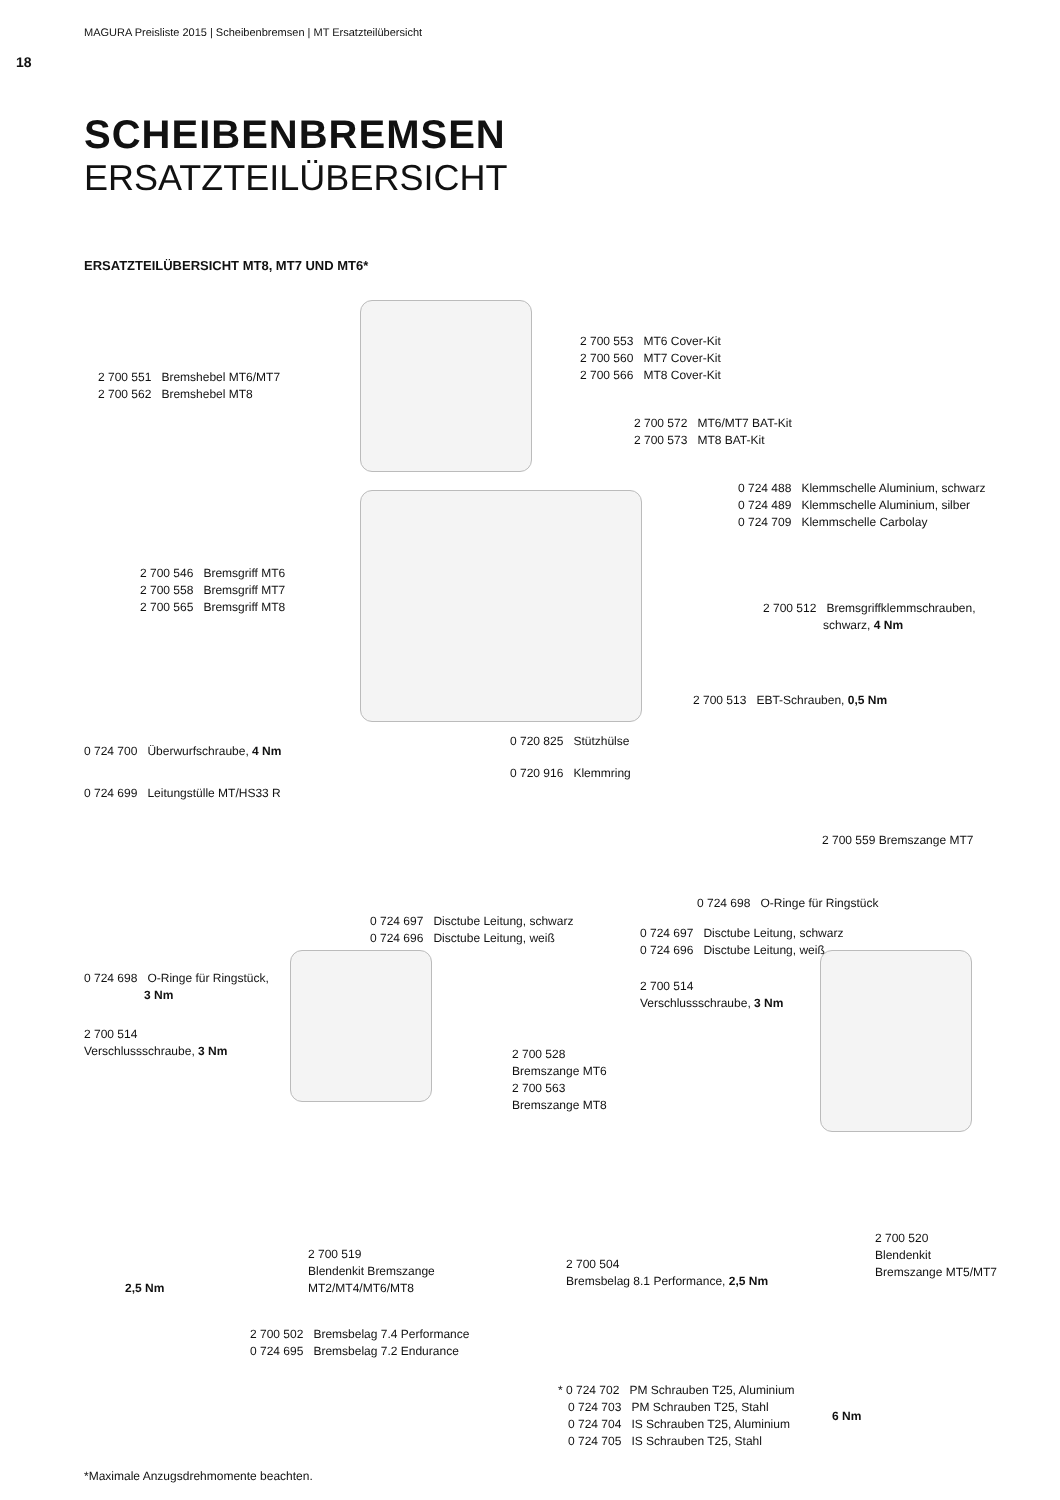MAGURA Preisliste 2015 | Scheibenbremsen | MT Ersatzteilübersicht
18
SCHEIBENBREMSEN
ERSATZTEILÜBERSICHT
ERSATZTEILÜBERSICHT MT8, MT7 UND MT6*
2 700 551 Bremshebel MT6/MT7
2 700 562 Bremshebel MT8
2 700 553 MT6 Cover-Kit
2 700 560 MT7 Cover-Kit
2 700 566 MT8 Cover-Kit
2 700 572 MT6/MT7 BAT-Kit
2 700 573 MT8 BAT-Kit
0 724 488 Klemmschelle Aluminium, schwarz
0 724 489 Klemmschelle Aluminium, silber
0 724 709 Klemmschelle Carbolay
2 700 546 Bremsgriff MT6
2 700 558 Bremsgriff MT7
2 700 565 Bremsgriff MT8
2 700 512 Bremsgriffklemmschrauben,
schwarz, 4 Nm
2 700 513 EBT-Schrauben, 0,5 Nm
0 720 825 Stützhülse
0 724 700 Überwurfschraube, 4 Nm
0 720 916 Klemmring
0 724 699 Leitungstülle MT/HS33 R
2 700 559 Bremszange MT7
0 724 698 O-Ringe für Ringstück
0 724 697 Disctube Leitung, schwarz
0 724 696 Disctube Leitung, weiß
0 724 697 Disctube Leitung, schwarz
0 724 696 Disctube Leitung, weiß
0 724 698 O-Ringe für Ringstück,
3 Nm
2 700 514
Verschlussschraube, 3 Nm
2 700 514
Verschlussschraube, 3 Nm
2 700 528
Bremszange MT6
2 700 563
Bremszange MT8
2 700 520
Blendenkit
Bremszange MT5/MT7
2 700 519
Blendenkit Bremszange
MT2/MT4/MT6/MT8
2 700 504
Bremsbelag 8.1 Performance, 2,5 Nm
2,5 Nm
2 700 502 Bremsbelag 7.4 Performance
0 724 695 Bremsbelag 7.2 Endurance
* 0 724 702 PM Schrauben T25, Aluminium
0 724 703 PM Schrauben T25, Stahl
0 724 704 IS Schrauben T25, Aluminium
0 724 705 IS Schrauben T25, Stahl
6 Nm
*Maximale Anzugsdrehmomente beachten.